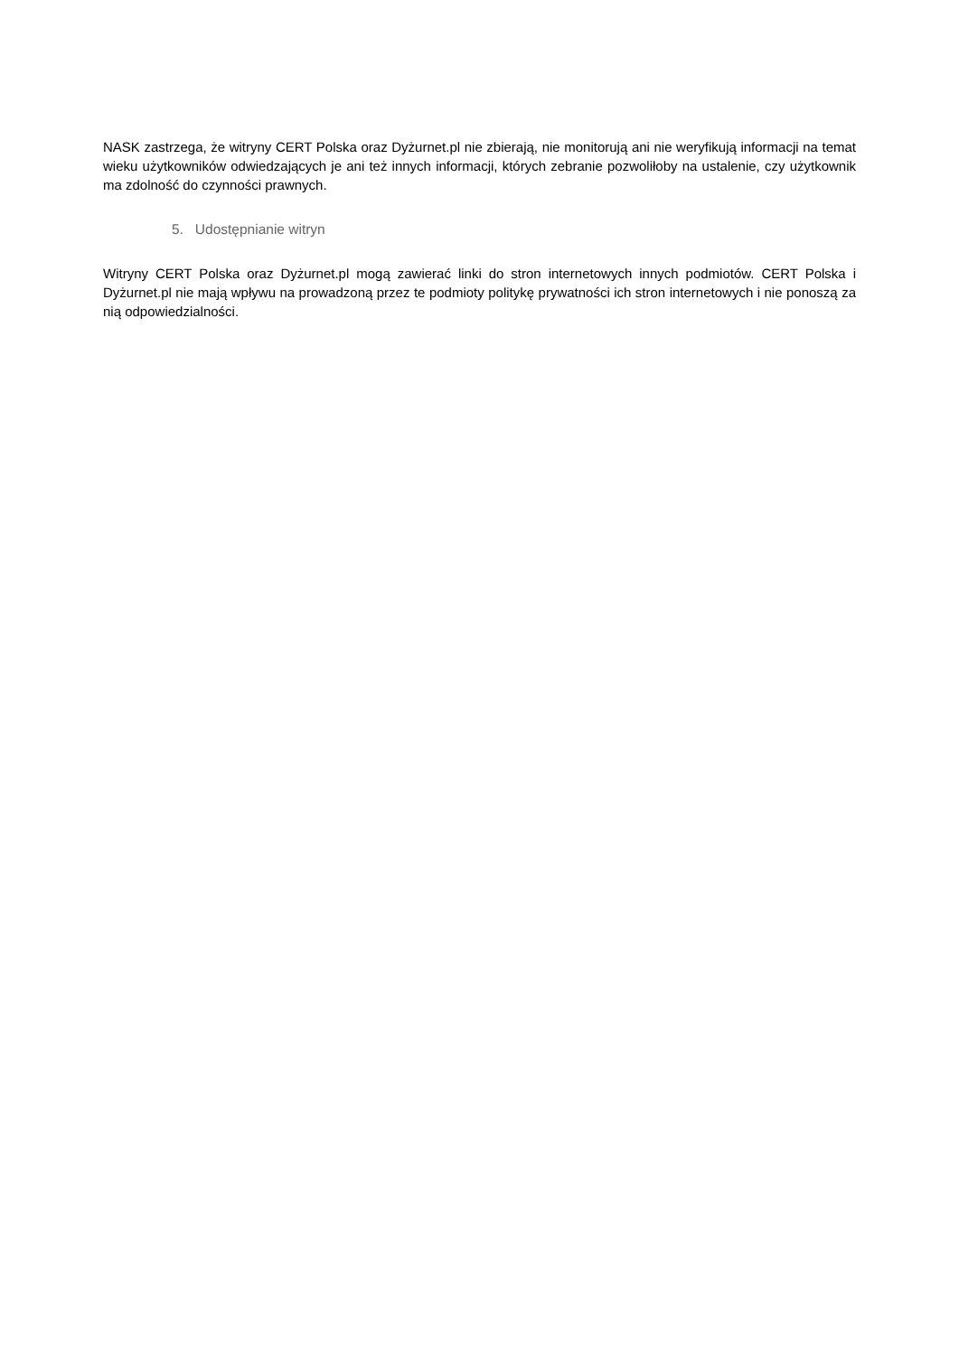NASK zastrzega, że witryny CERT Polska oraz Dyżurnet.pl nie zbierają, nie monitorują ani nie weryfikują informacji na temat wieku użytkowników odwiedzających je ani też innych informacji, których zebranie pozwoliłoby na ustalenie, czy użytkownik ma zdolność do czynności prawnych.
5. Udostępnianie witryn
Witryny CERT Polska oraz Dyżurnet.pl mogą zawierać linki do stron internetowych innych podmiotów. CERT Polska i Dyżurnet.pl nie mają wpływu na prowadzoną przez te podmioty politykę prywatności ich stron internetowych i nie ponoszą za nią odpowiedzialności.